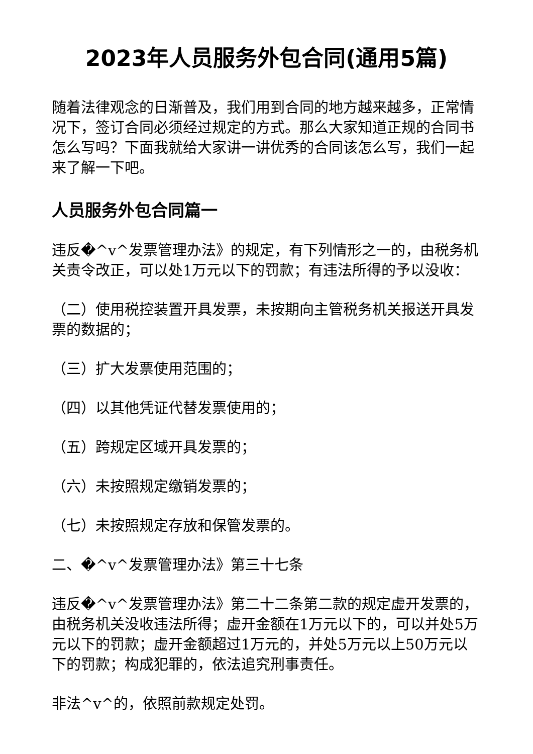2023年人员服务外包合同(通用5篇)
随着法律观念的日渐普及，我们用到合同的地方越来越多，正常情况下，签订合同必须经过规定的方式。那么大家知道正规的合同书怎么写吗？下面我就给大家讲一讲优秀的合同该怎么写，我们一起来了解一下吧。
人员服务外包合同篇一
违反�^v^发票管理办法》的规定，有下列情形之一的，由税务机关责令改正，可以处1万元以下的罚款；有违法所得的予以没收：
（二）使用税控装置开具发票，未按期向主管税务机关报送开具发票的数据的；
（三）扩大发票使用范围的；
（四）以其他凭证代替发票使用的；
（五）跨规定区域开具发票的；
（六）未按照规定缴销发票的；
（七）未按照规定存放和保管发票的。
二、�^v^发票管理办法》第三十七条
违反�^v^发票管理办法》第二十二条第二款的规定虚开发票的，由税务机关没收违法所得；虚开金额在1万元以下的，可以并处5万元以下的罚款；虚开金额超过1万元的，并处5万元以上50万元以下的罚款；构成犯罪的，依法追究刑事责任。
非法^v^的，依照前款规定处罚。